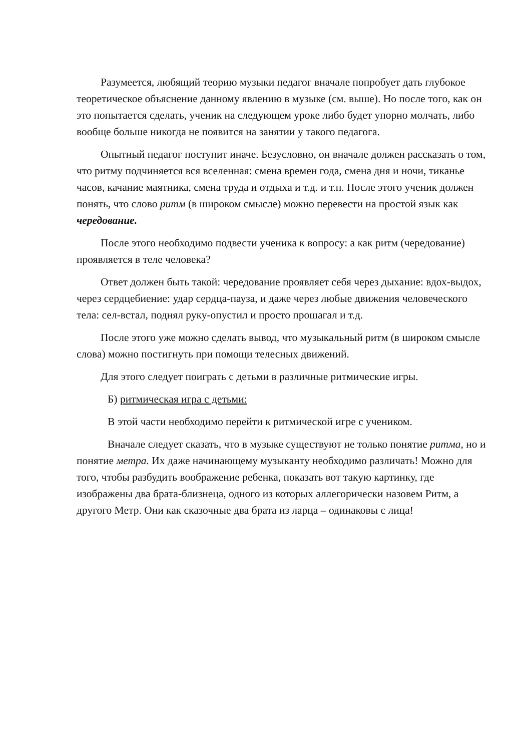Разумеется, любящий теорию музыки педагог вначале попробует дать глубокое теоретическое объяснение данному явлению в музыке (см. выше). Но после того, как он это попытается сделать, ученик на следующем уроке либо будет упорно молчать, либо вообще больше никогда не появится на занятии у такого педагога.
Опытный педагог поступит иначе. Безусловно, он вначале должен рассказать о том, что ритму подчиняется вся вселенная: смена времен года, смена дня и ночи, тиканье часов, качание маятника, смена труда и отдыха и т.д. и т.п. После этого ученик должен понять, что слово ритм (в широком смысле) можно перевести на простой язык как чередование.
После этого необходимо подвести ученика к вопросу: а как ритм (чередование) проявляется в теле человека?
Ответ должен быть такой: чередование проявляет себя через дыхание: вдох-выдох, через сердцебиение: удар сердца-пауза, и даже через любые движения человеческого тела: сел-встал, поднял руку-опустил и просто прошагал и т.д.
После этого уже можно сделать вывод, что музыкальный ритм (в широком смысле слова) можно постигнуть при помощи телесных движений.
Для этого следует поиграть с детьми в различные ритмические игры.
Б) ритмическая игра с детьми:
В этой части необходимо перейти к ритмической игре с учеником.
Вначале следует сказать, что в музыке существуют не только понятие ритма, но и понятие метра. Их даже начинающему музыканту необходимо различать! Можно для того, чтобы разбудить воображение ребенка, показать вот такую картинку, где изображены два брата-близнеца, одного из которых аллегорически назовем Ритм, а другого Метр. Они как сказочные два брата из ларца – одинаковы с лица!